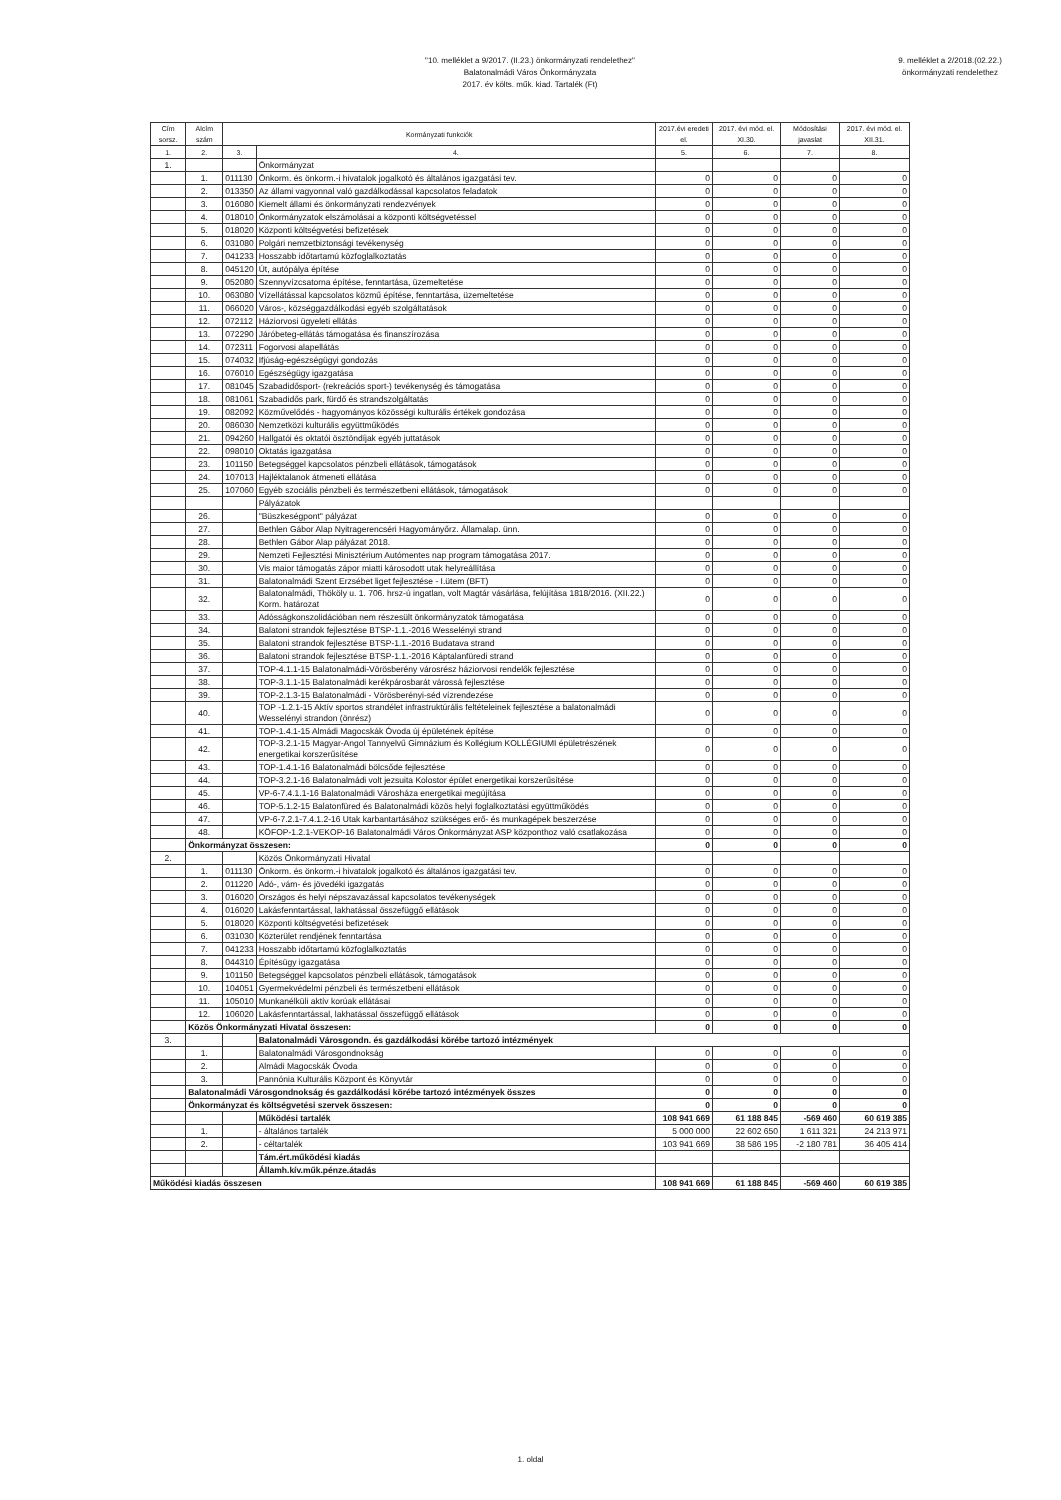"10. melléklet a 9/2017. (II.23.) önkormányzati rendelethez"
Balatonalmádi Város Önkormányzata
2017. év költs. műk. kiad. Tartalék (Ft)
9. melléklet a 2/2018.(02.22.)
önkormányzati rendelethez
| Cím sorsz. | Alcím szám | Kormányzati funkciók | | 2017.évi eredeti el. | 2017. évi mód. el. XI.30. | Módosítási javaslat | 2017. évi mód. el. XII.31. |
| --- | --- | --- | --- | --- | --- | --- | --- |
| 1. | 2. | 3. | 4. | 5. | 6. | 7. | 8. |
| 1. | | | Önkormányzat | | | | |
| | 1. | 011130 | Önkorm. és önkorm.-i hivatalok jogalkotó és általános igazgatási tev. | 0 | 0 | 0 | 0 |
| | 2. | 013350 | Az állami vagyonnal való gazdálkodással kapcsolatos feladatok | 0 | 0 | 0 | 0 |
| | 3. | 016080 | Kiemelt állami és önkormányzati rendezvények | 0 | 0 | 0 | 0 |
| | 4. | 018010 | Önkormányzatok elszámolásai a központi költségvetéssel | 0 | 0 | 0 | 0 |
| | 5. | 018020 | Központi költségvetési befizetések | 0 | 0 | 0 | 0 |
| | 6. | 031080 | Polgári nemzetbiztonsági tevékenység | 0 | 0 | 0 | 0 |
| | 7. | 041233 | Hosszabb időtartamú közfoglalkoztatás | 0 | 0 | 0 | 0 |
| | 8. | 045120 | Út, autópálya építése | 0 | 0 | 0 | 0 |
| | 9. | 052080 | Szennyvízcsatorna építése, fenntartása, üzemeltetése | 0 | 0 | 0 | 0 |
| | 10. | 063080 | Vízellátással kapcsolatos közmű építése, fenntartása, üzemeltetése | 0 | 0 | 0 | 0 |
| | 11. | 066020 | Város-, községgazdálkodási egyéb szolgáltatások | 0 | 0 | 0 | 0 |
| | 12. | 072112 | Háziorvosi ügyeleti ellátás | 0 | 0 | 0 | 0 |
| | 13. | 072290 | Járóbeteg-ellátás támogatása és finanszírozása | 0 | 0 | 0 | 0 |
| | 14. | 072311 | Fogorvosi alapellátás | 0 | 0 | 0 | 0 |
| | 15. | 074032 | Ifjúság-egészségügyi gondozás | 0 | 0 | 0 | 0 |
| | 16. | 076010 | Egészségügy igazgatása | 0 | 0 | 0 | 0 |
| | 17. | 081045 | Szabadidősport- (rekreációs sport-) tevékenység és támogatása | 0 | 0 | 0 | 0 |
| | 18. | 081061 | Szabadidős park, fürdő és strandszolgáltatás | 0 | 0 | 0 | 0 |
| | 19. | 082092 | Közművelődés - hagyományos közösségi kulturális értékek gondozása | 0 | 0 | 0 | 0 |
| | 20. | 086030 | Nemzetközi kulturális együttműködés | 0 | 0 | 0 | 0 |
| | 21. | 094260 | Hallgatói és oktatói ösztöndíjak egyéb juttatások | 0 | 0 | 0 | 0 |
| | 22. | 098010 | Oktatás igazgatása | 0 | 0 | 0 | 0 |
| | 23. | 101150 | Betegséggel kapcsolatos pénzbeli ellátások, támogatások | 0 | 0 | 0 | 0 |
| | 24. | 107013 | Hajléktalanok átmeneti ellátása | 0 | 0 | 0 | 0 |
| | 25. | 107060 | Egyéb szociális pénzbeli és természetbeni ellátások, támogatások | 0 | 0 | 0 | 0 |
| | | | Pályázatok | | | | |
| | 26. | | "Büszkeségpont" pályázat | 0 | 0 | 0 | 0 |
| | 27. | | Bethlen Gábor Alap Nyitragerencséri Hagyományőrz. Államalap. ünn. | 0 | 0 | 0 | 0 |
| | 28. | | Bethlen Gábor Alap pályázat 2018. | 0 | 0 | 0 | 0 |
| | 29. | | Nemzeti Fejlesztési Minisztérium Autómentes nap program támogatása 2017. | 0 | 0 | 0 | 0 |
| | 30. | | Vis maior támogatás zápor miatti károsodott utak helyreállítása | 0 | 0 | 0 | 0 |
| | 31. | | Balatonalmádi Szent Erzsébet liget fejlesztése - I.ütem (BFT) | 0 | 0 | 0 | 0 |
| | 32. | | Balatonalmádi, Thököly u. 1. 706. hrsz-ú ingatlan, volt Magtár vásárlása, felújítása 1818/2016. (XII.22.) Korm. határozat | 0 | 0 | 0 | 0 |
| | 33. | | Adósságkonszolidációban nem részesült önkormányzatok támogatása | 0 | 0 | 0 | 0 |
| | 34. | | Balatoni strandok fejlesztése BTSP-1.1.-2016 Wesselényi strand | 0 | 0 | 0 | 0 |
| | 35. | | Balatoni strandok fejlesztése BTSP-1.1.-2016 Budatava strand | 0 | 0 | 0 | 0 |
| | 36. | | Balatoni strandok fejlesztése BTSP-1.1.-2016 Káptalanfüredi strand | 0 | 0 | 0 | 0 |
| | 37. | | TOP-4.1.1-15 Balatonalmádi-Vörösberény városrész háziorvosi rendelők fejlesztése | 0 | 0 | 0 | 0 |
| | 38. | | TOP-3.1.1-15 Balatonalmádi kerékpárosbarát várossá fejlesztése | 0 | 0 | 0 | 0 |
| | 39. | | TOP-2.1.3-15 Balatonalmádi - Vörösberényi-séd vízrendezése | 0 | 0 | 0 | 0 |
| | 40. | | TOP -1.2.1-15 Aktív sportos strandélet infrastruktúrális feltételeinek fejlesztése a balatonalmádi Wesselényi strandon (önrész) | 0 | 0 | 0 | 0 |
| | 41. | | TOP-1.4.1-15 Almádi Magocskák Óvoda új épületének építése | 0 | 0 | 0 | 0 |
| | 42. | | TOP-3.2.1-15 Magyar-Angol Tannyelvű Gimnázium és Kollégium KOLLÉGIUMI épületrészének energetikai korszerűsítése | 0 | 0 | 0 | 0 |
| | 43. | | TOP-1.4.1-16 Balatonalmádi bölcsőde fejlesztése | 0 | 0 | 0 | 0 |
| | 44. | | TOP-3.2.1-16 Balatonalmádi volt jezsuita Kolostor épület energetikai korszerűsítése | 0 | 0 | 0 | 0 |
| | 45. | | VP-6-7.4.1.1-16 Balatonalmádi Városháza energetikai megújítása | 0 | 0 | 0 | 0 |
| | 46. | | TOP-5.1.2-15 Balatonfüred és Balatonalmádi közös helyi foglalkoztatási együttműködés | 0 | 0 | 0 | 0 |
| | 47. | | VP-6-7.2.1-7.4.1.2-16 Utak karbantartásához szükséges erő- és munkagépek beszerzése | 0 | 0 | 0 | 0 |
| | 48. | | KÖFOP-1.2.1-VEKOP-16 Balatonalmádi Város Önkormányzat ASP központhoz való csatlakozása | 0 | 0 | 0 | 0 |
| | Önkormányzat összesen: | | | 0 | 0 | 0 | 0 |
| 2. | | | Közös Önkormányzati Hivatal | | | | |
| | 1. | 011130 | Önkorm. és önkorm.-i hivatalok jogalkotó és általános igazgatási tev. | 0 | 0 | 0 | 0 |
| | 2. | 011220 | Adó-, vám- és jövedéki igazgatás | 0 | 0 | 0 | 0 |
| | 3. | 016020 | Országos és helyi népszavazással kapcsolatos tevékenységek | 0 | 0 | 0 | 0 |
| | 4. | 016020 | Lakásfenntartással, lakhatással összefüggő ellátások | 0 | 0 | 0 | 0 |
| | 5. | 018020 | Központi költségvetési befizetések | 0 | 0 | 0 | 0 |
| | 6. | 031030 | Közterület rendjének fenntartása | 0 | 0 | 0 | 0 |
| | 7. | 041233 | Hosszabb időtartamú közfoglalkoztatás | 0 | 0 | 0 | 0 |
| | 8. | 044310 | Építésügy igazgatása | 0 | 0 | 0 | 0 |
| | 9. | 101150 | Betegséggel kapcsolatos pénzbeli ellátások, támogatások | 0 | 0 | 0 | 0 |
| | 10. | 104051 | Gyermekvédelmi pénzbeli és természetbeni ellátások | 0 | 0 | 0 | 0 |
| | 11. | 105010 | Munkanélküli aktív korúak ellátásai | 0 | 0 | 0 | 0 |
| | 12. | 106020 | Lakásfenntartással, lakhatással összefüggő ellátások | 0 | 0 | 0 | 0 |
| | Közös Önkormányzati Hivatal összesen: | | | 0 | 0 | 0 | 0 |
| 3. | | | Balatonalmádi Városgondn. és gazdálkodási körébe tartozó intézmények | | | | |
| | 1. | | Balatonalmádi Városgondnokság | 0 | 0 | 0 | 0 |
| | 2. | | Almádi Magocskák Óvoda | 0 | 0 | 0 | 0 |
| | 3. | | Pannónia Kulturális Központ és Könyvtár | 0 | 0 | 0 | 0 |
| | Balatonalmádi Városgondnokság és gazdálkodási körébe tartozó intézmények összes | | | 0 | 0 | 0 | 0 |
| | Önkormányzat és költségvetési szervek összesen: | | | 0 | 0 | 0 | 0 |
| | | | Működési tartalék | 108 941 669 | 61 188 845 | -569 460 | 60 619 385 |
| | 1. | | - általános tartalék | 5 000 000 | 22 602 650 | 1 611 321 | 24 213 971 |
| | 2. | | - céltartalék | 103 941 669 | 38 586 195 | -2 180 781 | 36 405 414 |
| | | | Tám.ért.működési kiadás | | | | |
| | | | Államh.kív.műk.pénze.átadás | | | | |
| Működési kiadás összesen | | | | 108 941 669 | 61 188 845 | -569 460 | 60 619 385 |
1. oldal